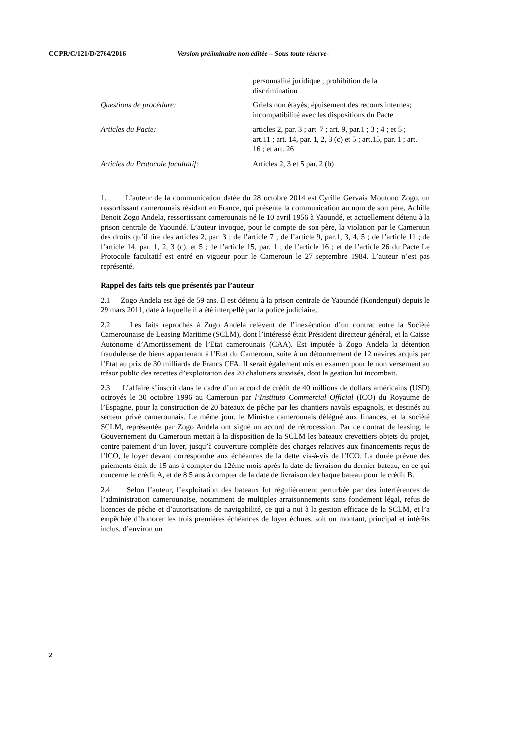CCPR/C/121/D/2764/2016 Version préliminaire non éditée – Sous toute réserve-
personnalité juridique ; prohibition de la discrimination
Questions de procédure: Griefs non étayés; épuisement des recours internes; incompatibilité avec les dispositions du Pacte
Articles du Pacte: articles 2, par. 3 ; art. 7 ; art. 9, par.1 ; 3 ; 4 ; et 5 ; art.11 ; art. 14, par. 1, 2, 3 (c) et 5 ; art.15, par. 1 ; art. 16 ; et art. 26
Articles du Protocole facultatif:
Articles 2, 3 et 5 par. 2 (b)
1. L’auteur de la communication datée du 28 octobre 2014 est Cyrille Gervais Moutono Zogo, un ressortissant camerounais résidant en France, qui présente la communication au nom de son père, Achille Benoit Zogo Andela, ressortissant camerounais né le 10 avril 1956 à Yaoundé, et actuellement détenu à la prison centrale de Yaoundé. L’auteur invoque, pour le compte de son père, la violation par le Cameroun des droits qu’il tire des articles 2, par. 3 ; de l’article 7 ; de l’article 9, par.1, 3, 4, 5 ; de l’article 11 ; de l’article 14, par. 1, 2, 3 (c), et 5 ; de l’article 15, par. 1 ; de l’article 16 ; et de l’article 26 du Pacte Le Protocole facultatif est entré en vigueur pour le Cameroun le 27 septembre 1984. L’auteur n’est pas représenté.
Rappel des faits tels que présentés par l’auteur
2.1 Zogo Andela est âgé de 59 ans. Il est détenu à la prison centrale de Yaoundé (Kondengui) depuis le 29 mars 2011, date à laquelle il a été interpellé par la police judiciaire.
2.2 Les faits reprochés à Zogo Andela relèvent de l’inexécution d’un contrat entre la Société Camerounaise de Leasing Maritime (SCLM), dont l’intéressé était Président directeur général, et la Caisse Autonome d’Amortissement de l’Etat camerounais (CAA). Est imputée à Zogo Andela la détention frauduleuse de biens appartenant à l’Etat du Cameroun, suite à un détournement de 12 navires acquis par l’Etat au prix de 30 milliards de Francs CFA. Il serait également mis en examen pour le non versement au trésor public des recettes d’exploitation des 20 chalutiers susvisés, dont la gestion lui incombait.
2.3 L’affaire s’inscrit dans le cadre d’un accord de crédit de 40 millions de dollars américains (USD) octroyés le 30 octobre 1996 au Cameroun par l’Instituto Commercial Official (ICO) du Royaume de l’Espagne, pour la construction de 20 bateaux de pêche par les chantiers navals espagnols, et destinés au secteur privé camerounais. Le même jour, le Ministre camerounais délégué aux finances, et la société SCLM, représentée par Zogo Andela ont signé un accord de rétrocession. Par ce contrat de leasing, le Gouvernement du Cameroun mettait à la disposition de la SCLM les bateaux crevettiers objets du projet, contre paiement d’un loyer, jusqu’à couverture complète des charges relatives aux financements reçus de l’ICO, le loyer devant correspondre aux échéances de la dette vis-à-vis de l’ICO. La durée prévue des paiements était de 15 ans à compter du 12ème mois après la date de livraison du dernier bateau, en ce qui concerne le crédit A, et de 8.5 ans à compter de la date de livraison de chaque bateau pour le crédit B.
2.4 Selon l’auteur, l’exploitation des bateaux fut régulièrement perturbée par des interférences de l’administration camerounaise, notamment de multiples arraisonnements sans fondement légal, refus de licences de pêche et d’autorisations de navigabilité, ce qui a nui à la gestion efficace de la SCLM, et l’a empêchée d’honorer les trois premières échéances de loyer échues, soit un montant, principal et intérêts inclus, d’environ un
2